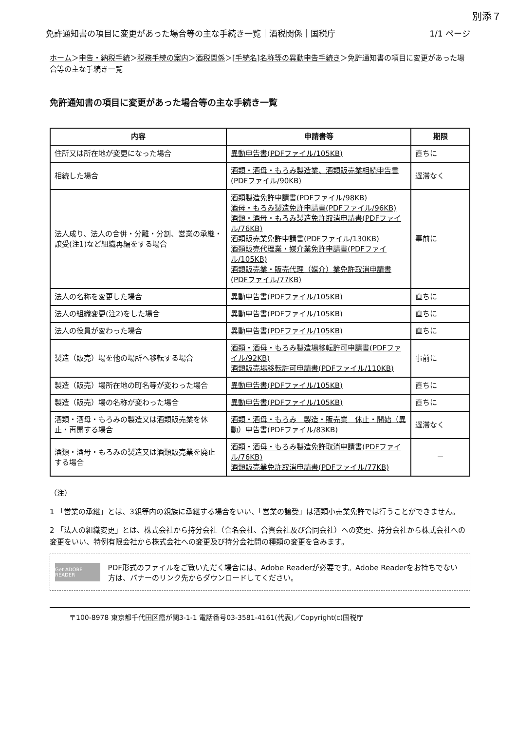別添７
免許通知書の項目に変更があった場合等の主な手続き一覧｜酒税関係｜国税庁 1/1 ページ
ホーム＞申告・納税手続＞税務手続の案内＞酒税関係＞[手続名]名称等の異動申告手続き＞免許通知書の項目に変更があった場合等の主な手続き一覧
免許通知書の項目に変更があった場合等の主な手続き一覧
| 内容 | 申請書等 | 期限 |
| --- | --- | --- |
| 住所又は所在地が変更になった場合 | 異動申告書(PDFファイル/105KB) | 直ちに |
| 相続した場合 | 酒類・酒母・もろみ製造業、酒類販売業相続申告書(PDFファイル/90KB) | 遅滞なく |
| 法人成り、法人の合併・分離・分割、営業の承継・譲受(注1)など組織再編をする場合 | 酒類製造免許申請書(PDFファイル/98KB) 酒母・もろみ製造免許申請書(PDFファイル/96KB) 酒類・酒母・もろみ製造免許取消申請書(PDFファイル/76KB) 酒類販売業免許申請書(PDFファイル/130KB) 酒類販売代理業・媒介業免許申請書(PDFファイル/105KB) 酒類販売業・販売代理（媒介）業免許取消申請書(PDFファイル/77KB) | 事前に |
| 法人の名称を変更した場合 | 異動申告書(PDFファイル/105KB) | 直ちに |
| 法人の組織変更(注2)をした場合 | 異動申告書(PDFファイル/105KB) | 直ちに |
| 法人の役員が変わった場合 | 異動申告書(PDFファイル/105KB) | 直ちに |
| 製造（販売）場を他の場所へ移転する場合 | 酒類・酒母・もろみ製造場移転許可申請書(PDFファイル/92KB) 酒類販売場移転許可申請書(PDFファイル/110KB) | 事前に |
| 製造（販売）場所在地の町名等が変わった場合 | 異動申告書(PDFファイル/105KB) | 直ちに |
| 製造（販売）場の名称が変わった場合 | 異動申告書(PDFファイル/105KB) | 直ちに |
| 酒類・酒母・もろみの製造又は酒類販売業を休止・再開する場合 | 酒類・酒母・もろみ 製造・販売業 休止・開始（異動）申告書(PDFファイル/83KB) | 遅滞なく |
| 酒類・酒母・もろみの製造又は酒類販売業を廃止する場合 | 酒類・酒母・もろみ製造免許取消申請書(PDFファイル/76KB) 酒類販売業免許取消申請書(PDFファイル/77KB) | － |
（注）
1 「営業の承継」とは、3親等内の親族に承継する場合をいい、「営業の譲受」は酒類小売業免許では行うことができません。
2 「法人の組織変更」とは、株式会社から持分会社（合名会社、合資会社及び合同会社）への変更、持分会社から株式会社への変更をいい、特例有限会社から株式会社への変更及び持分会社間の種類の変更を含みます。
Get ADOBE READER
PDF形式のファイルをご覧いただく場合には、Adobe Readerが必要です。Adobe Readerをお持ちでない方は、バナーのリンク先からダウンロードしてください。
〒100-8978 東京都千代田区霞が関3-1-1 電話番号03-3581-4161(代表)／Copyright(c)国税庁